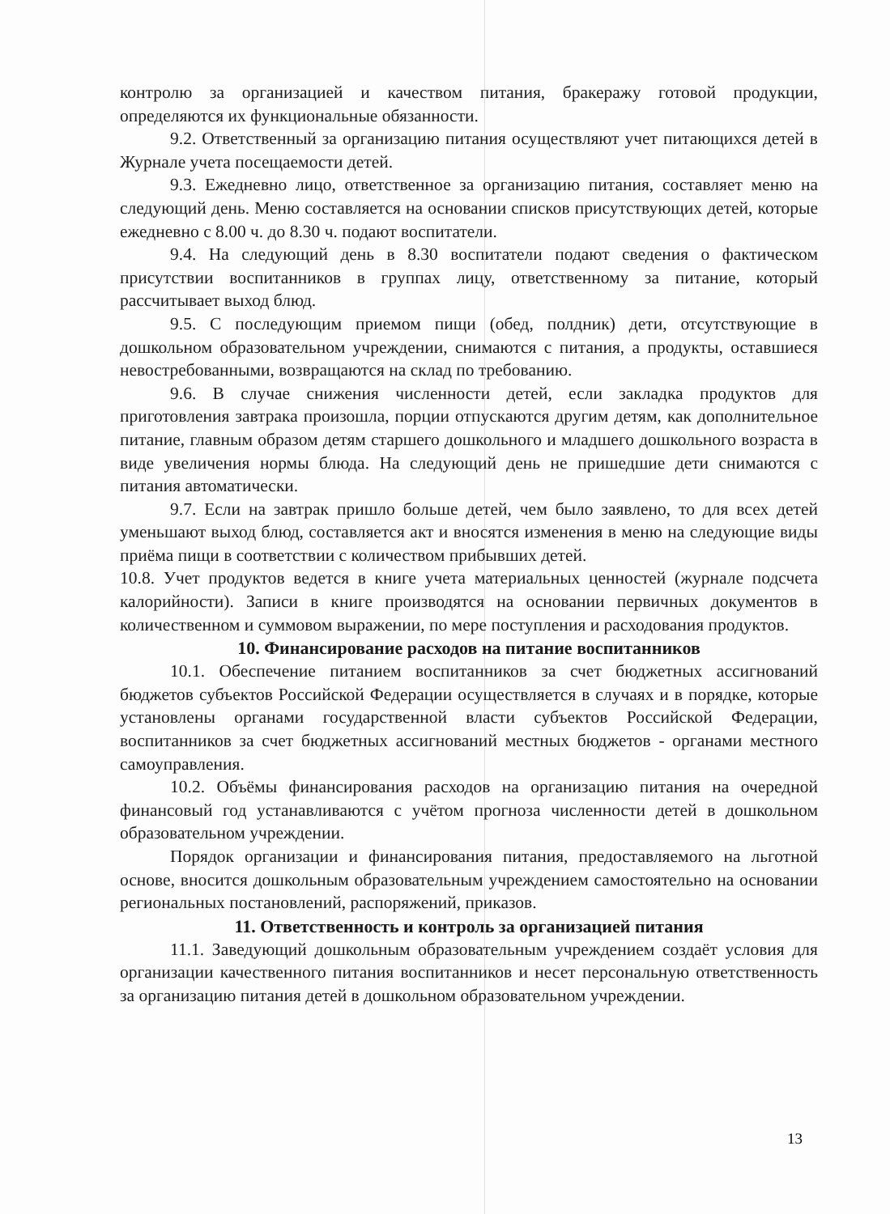контролю за организацией и качеством питания, бракеражу готовой продукции, определяются их функциональные обязанности.
9.2. Ответственный за организацию питания осуществляют учет питающихся детей в Журнале учета посещаемости детей.
9.3. Ежедневно лицо, ответственное за организацию питания, составляет меню на следующий день. Меню составляется на основании списков присутствующих детей, которые ежедневно с 8.00 ч. до 8.30 ч. подают воспитатели.
9.4. На следующий день в 8.30 воспитатели подают сведения о фактическом присутствии воспитанников в группах лицу, ответственному за питание, который рассчитывает выход блюд.
9.5. С последующим приемом пищи (обед, полдник) дети, отсутствующие в дошкольном образовательном учреждении, снимаются с питания, а продукты, оставшиеся невостребованными, возвращаются на склад по требованию.
9.6. В случае снижения численности детей, если закладка продуктов для приготовления завтрака произошла, порции отпускаются другим детям, как дополнительное питание, главным образом детям старшего дошкольного и младшего дошкольного возраста в виде увеличения нормы блюда. На следующий день не пришедшие дети снимаются с питания автоматически.
9.7. Если на завтрак пришло больше детей, чем было заявлено, то для всех детей уменьшают выход блюд, составляется акт и вносятся изменения в меню на следующие виды приёма пищи в соответствии с количеством прибывших детей.
10.8. Учет продуктов ведется в книге учета материальных ценностей (журнале подсчета калорийности). Записи в книге производятся на основании первичных документов в количественном и суммовом выражении, по мере поступления и расходования продуктов.
10. Финансирование расходов на питание воспитанников
10.1. Обеспечение питанием воспитанников за счет бюджетных ассигнований бюджетов субъектов Российской Федерации осуществляется в случаях и в порядке, которые установлены органами государственной власти субъектов Российской Федерации, воспитанников за счет бюджетных ассигнований местных бюджетов - органами местного самоуправления.
10.2. Объёмы финансирования расходов на организацию питания на очередной финансовый год устанавливаются с учётом прогноза численности детей в дошкольном образовательном учреждении.
Порядок организации и финансирования питания, предоставляемого на льготной основе, вносится дошкольным образовательным учреждением самостоятельно на основании региональных постановлений, распоряжений, приказов.
11. Ответственность и контроль за организацией питания
11.1. Заведующий дошкольным образовательным учреждением создаёт условия для организации качественного питания воспитанников и несет персональную ответственность за организацию питания детей в дошкольном образовательном учреждении.
13